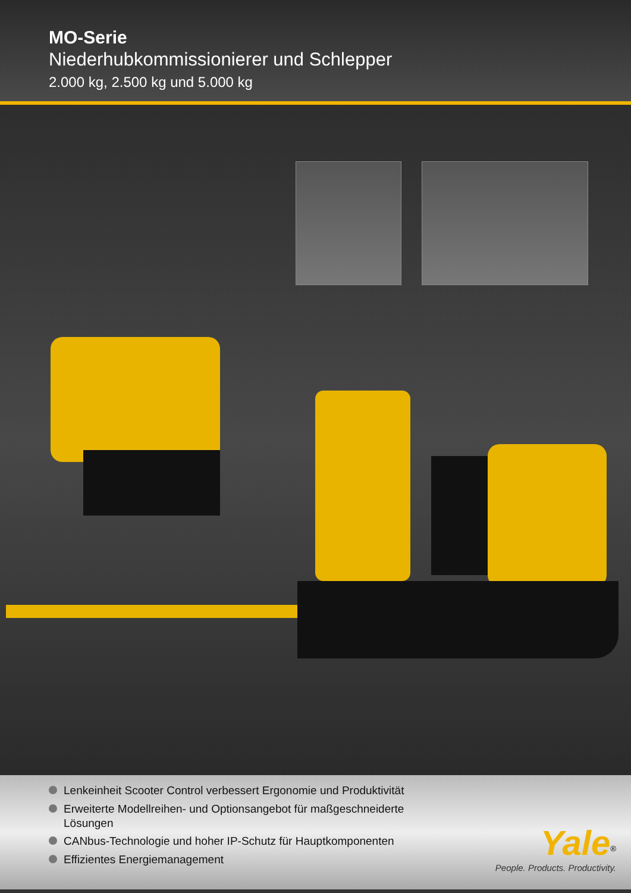MO-Serie
Niederhubkommissionierer und Schlepper
2.000 kg, 2.500 kg und 5.000 kg
Lenkeinheit Scooter Control verbessert Ergonomie und Produktivität
Erweiterte Modellreihen- und Optionsangebot für maßgeschneiderte Lösungen
CANbus-Technologie und hoher IP-Schutz für Hauptkomponenten
Effizientes Energiemanagement
Yale<sup>®</sup>
People. Products. Productivity.